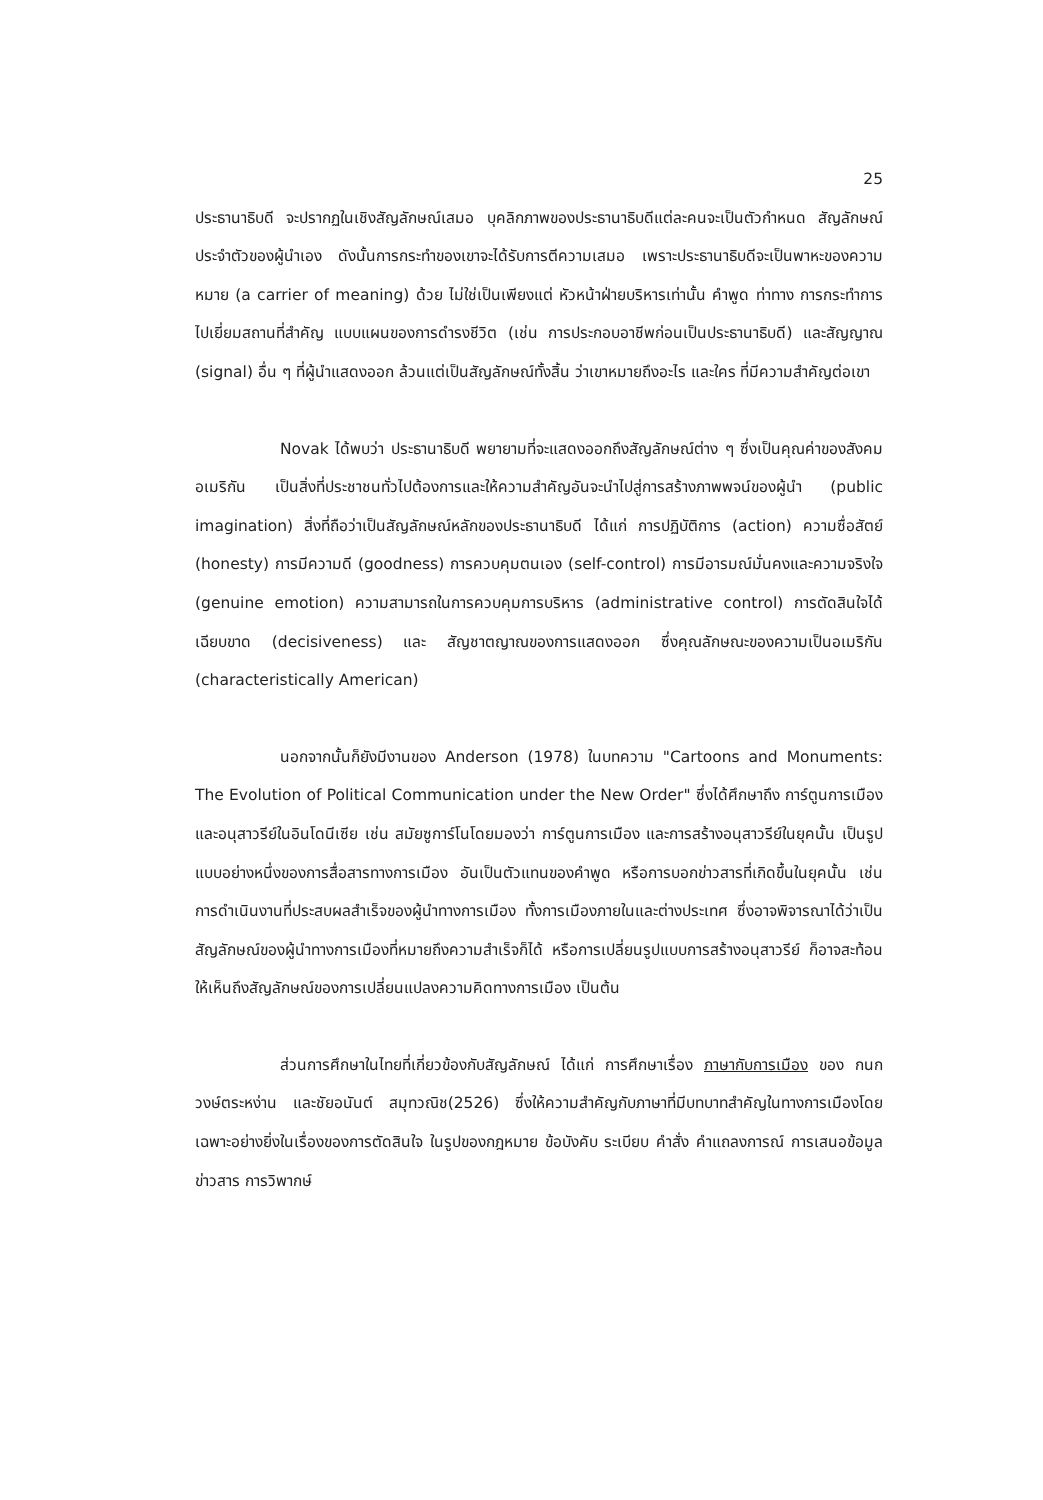25
ประธานาธิบดี จะปรากฏในเชิงสัญลักษณ์เสมอ บุคลิกภาพของประธานาธิบดีแต่ละคนจะเป็นตัวกำหนด สัญลักษณ์ประจำตัวของผู้นำเอง ดังนั้นการกระทำของเขาจะได้รับการตีความเสมอ เพราะประธานาธิบดีจะเป็นพาหะของความหมาย (a carrier of meaning) ด้วย ไม่ใช่เป็นเพียงแต่ หัวหน้าฝ่ายบริหารเท่านั้น คำพูด ท่าทาง การกระทำการไปเยี่ยมสถานที่สำคัญ แบบแผนของการดำรงชีวิต (เช่น การประกอบอาชีพก่อนเป็นประธานาธิบดี) และสัญญาณ (signal) อื่น ๆ ที่ผู้นำแสดงออก ล้วนแต่เป็นสัญลักษณ์ทั้งสิ้น ว่าเขาหมายถึงอะไร และใคร ที่มีความสำคัญต่อเขา
Novak ได้พบว่า ประธานาธิบดี พยายามที่จะแสดงออกถึงสัญลักษณ์ต่าง ๆ ซึ่งเป็นคุณค่าของสังคมอเมริกัน เป็นสิ่งที่ประชาชนทั่วไปต้องการและให้ความสำคัญอันจะนำไปสู่การสร้างภาพพจน์ของผู้นำ (public imagination) สิ่งที่ถือว่าเป็นสัญลักษณ์หลักของประธานาธิบดี ได้แก่ การปฏิบัติการ (action) ความซื่อสัตย์ (honesty) การมีความดี (goodness) การควบคุมตนเอง (self-control) การมีอารมณ์มั่นคงและความจริงใจ (genuine emotion) ความสามารถในการควบคุมการบริหาร (administrative control) การตัดสินใจได้เฉียบขาด (decisiveness) และ สัญชาตญาณของการแสดงออก ซึ่งคุณลักษณะของความเป็นอเมริกัน (characteristically American)
นอกจากนั้นก็ยังมีงานของ Anderson (1978) ในบทความ "Cartoons and Monuments: The Evolution of Political Communication under the New Order" ซึ่งได้ศึกษาถึง การ์ตูนการเมืองและอนุสาวรีย์ในอินโดนีเซีย เช่น สมัยซูการ์โนโดยมองว่า การ์ตูนการเมือง และการสร้างอนุสาวรีย์ในยุคนั้น เป็นรูปแบบอย่างหนึ่งของการสื่อสารทางการเมือง อันเป็นตัวแทนของคำพูด หรือการบอกข่าวสารที่เกิดขึ้นในยุคนั้น เช่น การดำเนินงานที่ประสบผลสำเร็จของผู้นำทางการเมือง ทั้งการเมืองภายในและต่างประเทศ ซึ่งอาจพิจารณาได้ว่าเป็นสัญลักษณ์ของผู้นำทางการเมืองที่หมายถึงความสำเร็จก็ได้ หรือการเปลี่ยนรูปแบบการสร้างอนุสาวรีย์ ก็อาจสะท้อนให้เห็นถึงสัญลักษณ์ของการเปลี่ยนแปลงความคิดทางการเมือง เป็นต้น
ส่วนการศึกษาในไทยที่เกี่ยวข้องกับสัญลักษณ์ ได้แก่ การศึกษาเรื่อง ภาษากับการเมือง ของ กนก วงษ์ตระหง่าน และชัยอนันต์ สมุทวณิช(2526) ซึ่งให้ความสำคัญกับภาษาที่มีบทบาทสำคัญในทางการเมืองโดยเฉพาะอย่างยิ่งในเรื่องของการตัดสินใจ ในรูปของกฎหมาย ข้อบังคับ ระเบียบ คำสั่ง คำแถลงการณ์ การเสนอข้อมูล ข่าวสาร การวิพากษ์